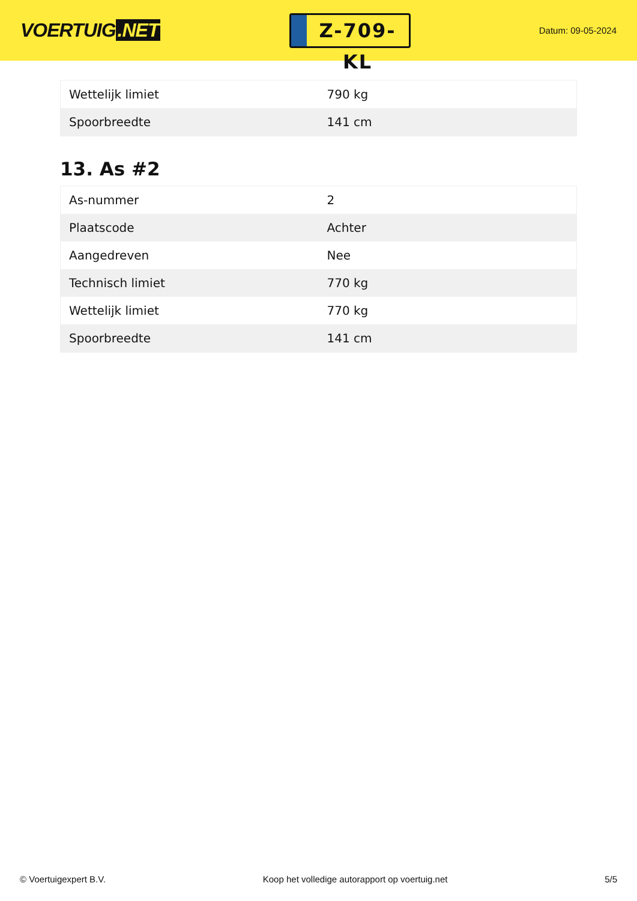VOERTUIG.NET
Z-709-KL
Datum: 09-05-2024
| Wettelijk limiet | 790 kg |
| Spoorbreedte | 141 cm |
13. As #2
| As-nummer | 2 |
| Plaatscode | Achter |
| Aangedreven | Nee |
| Technisch limiet | 770 kg |
| Wettelijk limiet | 770 kg |
| Spoorbreedte | 141 cm |
© Voertuigexpert B.V. Koop het volledige autorapport op voertuig.net 5/5